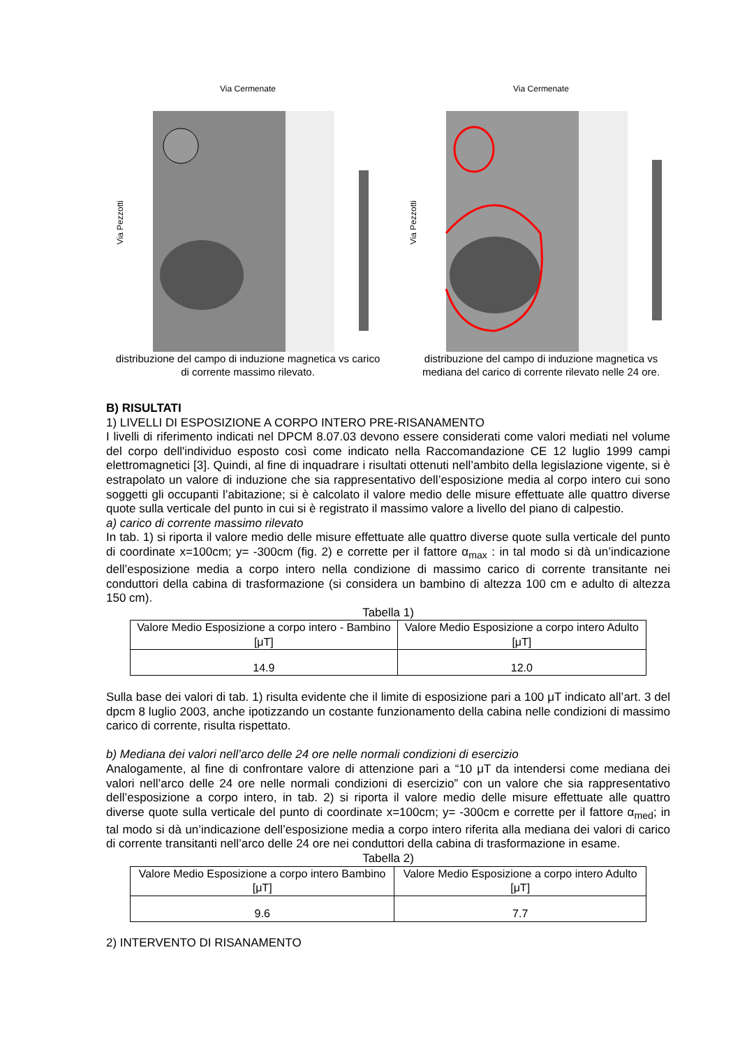Via Cermenate
Via Pezzotti
distribuzione del campo di induzione magnetica vs carico di corrente massimo rilevato.
Via Cermenate
Via Pezzotti
distribuzione del campo di induzione magnetica vs mediana del carico di corrente rilevato nelle 24 ore.
B) RISULTATI
1) LIVELLI DI ESPOSIZIONE A CORPO INTERO PRE-RISANAMENTO
I livelli di riferimento indicati nel DPCM 8.07.03 devono essere considerati come valori mediati nel volume del corpo dell'individuo esposto così come indicato nella Raccomandazione CE 12 luglio 1999 campi elettromagnetici [3]. Quindi, al fine di inquadrare i risultati ottenuti nell’ambito della legislazione vigente, si è estrapolato un valore di induzione che sia rappresentativo dell’esposizione media al corpo intero cui sono soggetti gli occupanti l’abitazione; si è calcolato il valore medio delle misure effettuate alle quattro diverse quote sulla verticale del punto in cui si è registrato il massimo valore a livello del piano di calpestio.
a) carico di corrente massimo rilevato
In tab. 1) si riporta il valore medio delle misure effettuate alle quattro diverse quote sulla verticale del punto di coordinate x=100cm; y= -300cm (fig. 2) e corrette per il fattore α<sub>max</sub> : in tal modo si dà un’indicazione dell’esposizione media a corpo intero nella condizione di massimo carico di corrente transitante nei conduttori della cabina di trasformazione (si considera un bambino di altezza 100 cm e adulto di altezza 150 cm).
Tabella 1)
| Valore Medio Esposizione a corpo intero - Bambino [μT] | Valore Medio Esposizione a corpo intero Adulto [μT] |
| 14.9 | 12.0 |
Sulla base dei valori di tab. 1) risulta evidente che il limite di esposizione pari a 100 μT indicato all’art. 3 del dpcm 8 luglio 2003, anche ipotizzando un costante funzionamento della cabina nelle condizioni di massimo carico di corrente, risulta rispettato.
b) Mediana dei valori nell’arco delle 24 ore nelle normali condizioni di esercizio
Analogamente, al fine di confrontare valore di attenzione pari a “10 μT da intendersi come mediana dei valori nell’arco delle 24 ore nelle normali condizioni di esercizio” con un valore che sia rappresentativo dell’esposizione a corpo intero, in tab. 2) si riporta il valore medio delle misure effettuate alle quattro diverse quote sulla verticale del punto di coordinate x=100cm; y= -300cm e corrette per il fattore α<sub>med</sub>; in tal modo si dà un’indicazione dell’esposizione media a corpo intero riferita alla mediana dei valori di carico di corrente transitanti nell’arco delle 24 ore nei conduttori della cabina di trasformazione in esame.
Tabella 2)
| Valore Medio Esposizione a corpo intero Bambino [μT] | Valore Medio Esposizione a corpo intero Adulto [μT] |
| 9.6 | 7.7 |
2) INTERVENTO DI RISANAMENTO